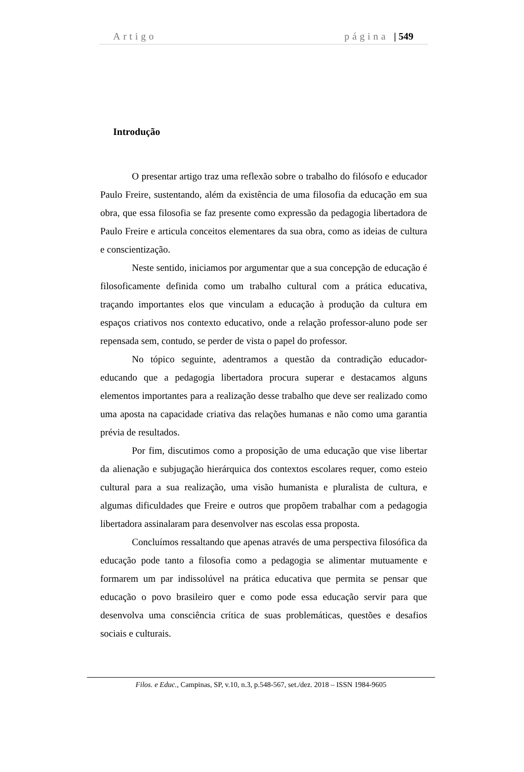Artigo página | 549
Introdução
O presentar artigo traz uma reflexão sobre o trabalho do filósofo e educador Paulo Freire, sustentando, além da existência de uma filosofia da educação em sua obra, que essa filosofia se faz presente como expressão da pedagogia libertadora de Paulo Freire e articula conceitos elementares da sua obra, como as ideias de cultura e conscientização.
Neste sentido, iniciamos por argumentar que a sua concepção de educação é filosoficamente definida como um trabalho cultural com a prática educativa, traçando importantes elos que vinculam a educação à produção da cultura em espaços criativos nos contexto educativo, onde a relação professor-aluno pode ser repensada sem, contudo, se perder de vista o papel do professor.
No tópico seguinte, adentramos a questão da contradição educador-educando que a pedagogia libertadora procura superar e destacamos alguns elementos importantes para a realização desse trabalho que deve ser realizado como uma aposta na capacidade criativa das relações humanas e não como uma garantia prévia de resultados.
Por fim, discutimos como a proposição de uma educação que vise libertar da alienação e subjugação hierárquica dos contextos escolares requer, como esteio cultural para a sua realização, uma visão humanista e pluralista de cultura, e algumas dificuldades que Freire e outros que propõem trabalhar com a pedagogia libertadora assinalaram para desenvolver nas escolas essa proposta.
Concluímos ressaltando que apenas através de uma perspectiva filosófica da educação pode tanto a filosofia como a pedagogia se alimentar mutuamente e formarem um par indissolúvel na prática educativa que permita se pensar que educação o povo brasileiro quer e como pode essa educação servir para que desenvolva uma consciência crítica de suas problemáticas, questões e desafios sociais e culturais.
Filos. e Educ., Campinas, SP, v.10, n.3, p.548-567, set./dez. 2018 – ISSN 1984-9605